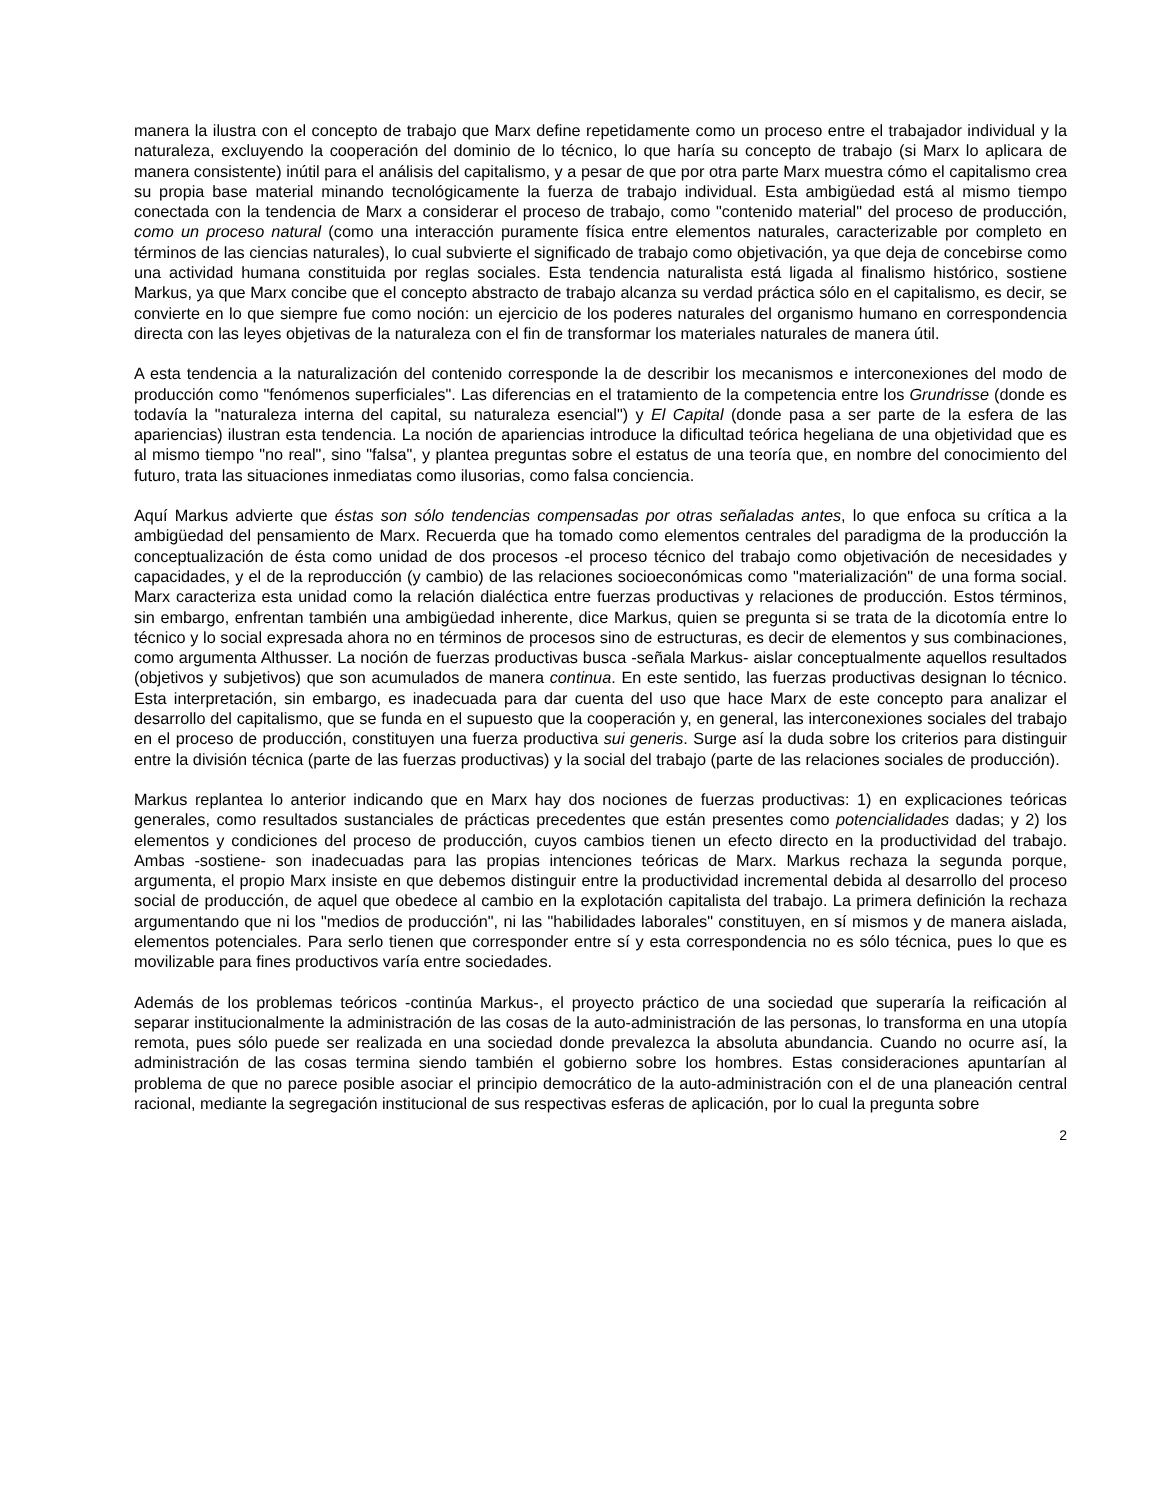manera la ilustra con el concepto de trabajo que Marx define repetidamente como un proceso entre el trabajador individual y la naturaleza, excluyendo la cooperación del dominio de lo técnico, lo que haría su concepto de trabajo (si Marx lo aplicara de manera consistente) inútil para el análisis del capitalismo, y a pesar de que por otra parte Marx muestra cómo el capitalismo crea su propia base material minando tecnológicamente la fuerza de trabajo individual. Esta ambigüedad está al mismo tiempo conectada con la tendencia de Marx a considerar el proceso de trabajo, como "contenido material" del proceso de producción, como un proceso natural (como una interacción puramente física entre elementos naturales, caracterizable por completo en términos de las ciencias naturales), lo cual subvierte el significado de trabajo como objetivación, ya que deja de concebirse como una actividad humana constituida por reglas sociales. Esta tendencia naturalista está ligada al finalismo histórico, sostiene Markus, ya que Marx concibe que el concepto abstracto de trabajo alcanza su verdad práctica sólo en el capitalismo, es decir, se convierte en lo que siempre fue como noción: un ejercicio de los poderes naturales del organismo humano en correspondencia directa con las leyes objetivas de la naturaleza con el fin de transformar los materiales naturales de manera útil.
A esta tendencia a la naturalización del contenido corresponde la de describir los mecanismos e interconexiones del modo de producción como "fenómenos superficiales". Las diferencias en el tratamiento de la competencia entre los Grundrisse (donde es todavía la "naturaleza interna del capital, su naturaleza esencial") y El Capital (donde pasa a ser parte de la esfera de las apariencias) ilustran esta tendencia. La noción de apariencias introduce la dificultad teórica hegeliana de una objetividad que es al mismo tiempo "no real", sino "falsa", y plantea preguntas sobre el estatus de una teoría que, en nombre del conocimiento del futuro, trata las situaciones inmediatas como ilusorias, como falsa conciencia.
Aquí Markus advierte que éstas son sólo tendencias compensadas por otras señaladas antes, lo que enfoca su crítica a la ambigüedad del pensamiento de Marx. Recuerda que ha tomado como elementos centrales del paradigma de la producción la conceptualización de ésta como unidad de dos procesos -el proceso técnico del trabajo como objetivación de necesidades y capacidades, y el de la reproducción (y cambio) de las relaciones socioeconómicas como "materialización" de una forma social. Marx caracteriza esta unidad como la relación dialéctica entre fuerzas productivas y relaciones de producción. Estos términos, sin embargo, enfrentan también una ambigüedad inherente, dice Markus, quien se pregunta si se trata de la dicotomía entre lo técnico y lo social expresada ahora no en términos de procesos sino de estructuras, es decir de elementos y sus combinaciones, como argumenta Althusser. La noción de fuerzas productivas busca -señala Markus- aislar conceptualmente aquellos resultados (objetivos y subjetivos) que son acumulados de manera continua. En este sentido, las fuerzas productivas designan lo técnico. Esta interpretación, sin embargo, es inadecuada para dar cuenta del uso que hace Marx de este concepto para analizar el desarrollo del capitalismo, que se funda en el supuesto que la cooperación y, en general, las interconexiones sociales del trabajo en el proceso de producción, constituyen una fuerza productiva sui generis. Surge así la duda sobre los criterios para distinguir entre la división técnica (parte de las fuerzas productivas) y la social del trabajo (parte de las relaciones sociales de producción).
Markus replantea lo anterior indicando que en Marx hay dos nociones de fuerzas productivas: 1) en explicaciones teóricas generales, como resultados sustanciales de prácticas precedentes que están presentes como potencialidades dadas; y 2) los elementos y condiciones del proceso de producción, cuyos cambios tienen un efecto directo en la productividad del trabajo. Ambas -sostiene- son inadecuadas para las propias intenciones teóricas de Marx. Markus rechaza la segunda porque, argumenta, el propio Marx insiste en que debemos distinguir entre la productividad incremental debida al desarrollo del proceso social de producción, de aquel que obedece al cambio en la explotación capitalista del trabajo. La primera definición la rechaza argumentando que ni los "medios de producción", ni las "habilidades laborales" constituyen, en sí mismos y de manera aislada, elementos potenciales. Para serlo tienen que corresponder entre sí y esta correspondencia no es sólo técnica, pues lo que es movilizable para fines productivos varía entre sociedades.
Además de los problemas teóricos -continúa Markus-, el proyecto práctico de una sociedad que superaría la reificación al separar institucionalmente la administración de las cosas de la auto-administración de las personas, lo transforma en una utopía remota, pues sólo puede ser realizada en una sociedad donde prevalezca la absoluta abundancia. Cuando no ocurre así, la administración de las cosas termina siendo también el gobierno sobre los hombres. Estas consideraciones apuntarían al problema de que no parece posible asociar el principio democrático de la auto-administración con el de una planeación central racional, mediante la segregación institucional de sus respectivas esferas de aplicación, por lo cual la pregunta sobre
2